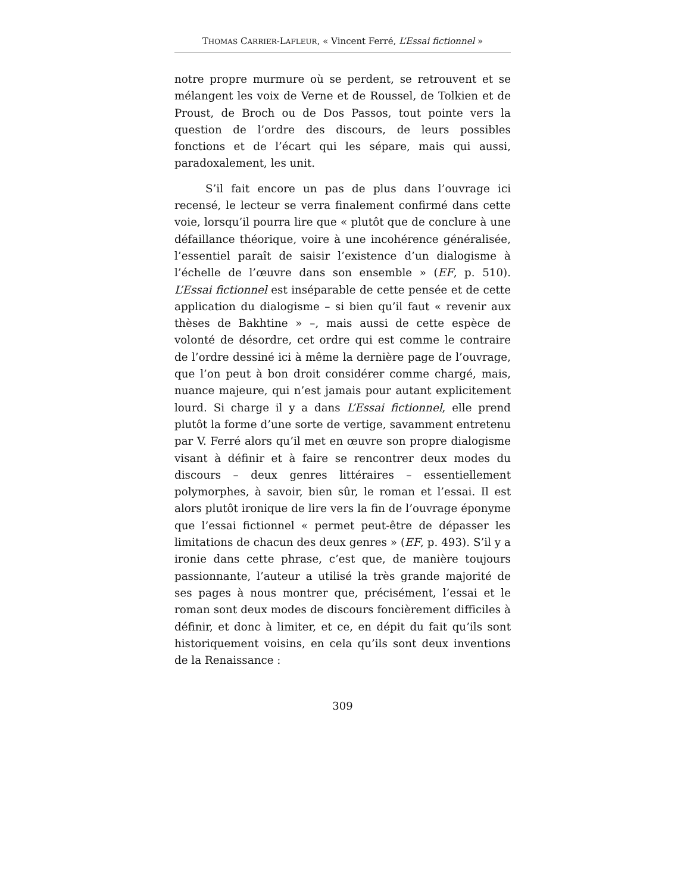THOMAS CARRIER-LAFLEUR, « Vincent Ferré, L’Essai fictionnel »
notre propre murmure où se perdent, se retrouvent et se mélangent les voix de Verne et de Roussel, de Tolkien et de Proust, de Broch ou de Dos Passos, tout pointe vers la question de l’ordre des discours, de leurs possibles fonctions et de l’écart qui les sépare, mais qui aussi, paradoxalement, les unit.
S’il fait encore un pas de plus dans l’ouvrage ici recensé, le lecteur se verra finalement confirmé dans cette voie, lorsqu’il pourra lire que « plutôt que de conclure à une défaillance théorique, voire à une incohérence généralisée, l’essentiel paraît de saisir l’existence d’un dialogisme à l’échelle de l’œuvre dans son ensemble » (EF, p. 510). L’Essai fictionnel est inséparable de cette pensée et de cette application du dialogisme – si bien qu’il faut « revenir aux thèses de Bakhtine » –, mais aussi de cette espèce de volonté de désordre, cet ordre qui est comme le contraire de l’ordre dessiné ici à même la dernière page de l’ouvrage, que l’on peut à bon droit considérer comme chargé, mais, nuance majeure, qui n’est jamais pour autant explicitement lourd. Si charge il y a dans L’Essai fictionnel, elle prend plutôt la forme d’une sorte de vertige, savamment entretenu par V. Ferré alors qu’il met en œuvre son propre dialogisme visant à définir et à faire se rencontrer deux modes du discours – deux genres littéraires – essentiellement polymorphes, à savoir, bien sûr, le roman et l’essai. Il est alors plutôt ironique de lire vers la fin de l’ouvrage éponyme que l’essai fictionnel « permet peut-être de dépasser les limitations de chacun des deux genres » (EF, p. 493). S’il y a ironie dans cette phrase, c’est que, de manière toujours passionnante, l’auteur a utilisé la très grande majorité de ses pages à nous montrer que, précisément, l’essai et le roman sont deux modes de discours foncièrement difficiles à définir, et donc à limiter, et ce, en dépit du fait qu’ils sont historiquement voisins, en cela qu’ils sont deux inventions de la Renaissance :
309